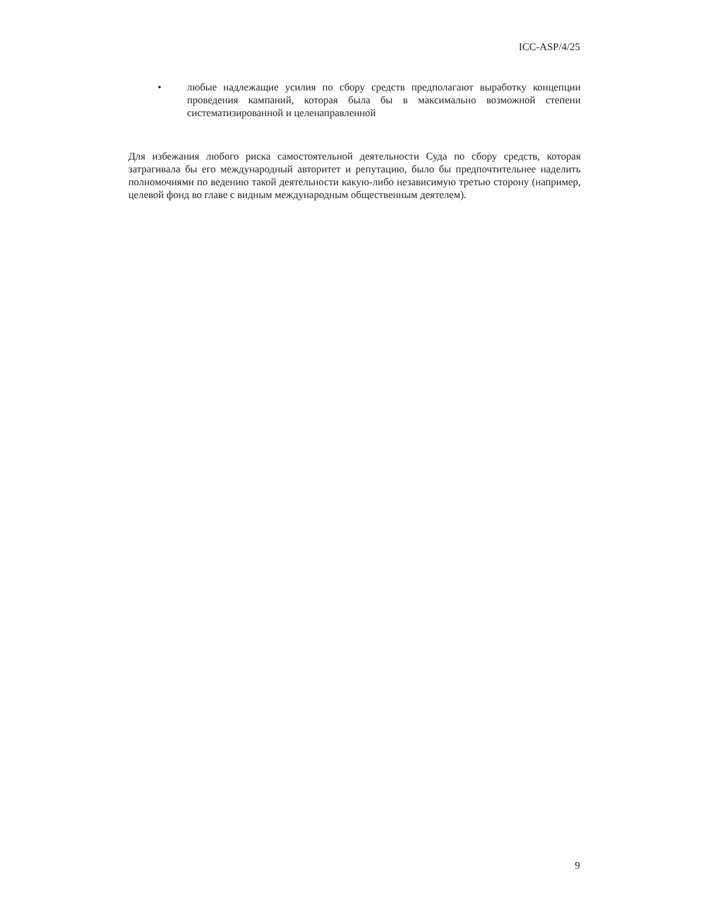ICC-ASP/4/25
• любые надлежащие усилия по сбору средств предполагают выработку концепции проведения кампаний, которая была бы в максимально возможной степени систематизированной и целенаправленной
Для избежания любого риска самостоятельной деятельности Суда по сбору средств, которая затрагивала бы его международный авторитет и репутацию, было бы предпочтительнее наделить полномочиями по ведению такой деятельности какую-либо независимую третью сторону (например, целевой фонд во главе с видным международным общественным деятелем).
9